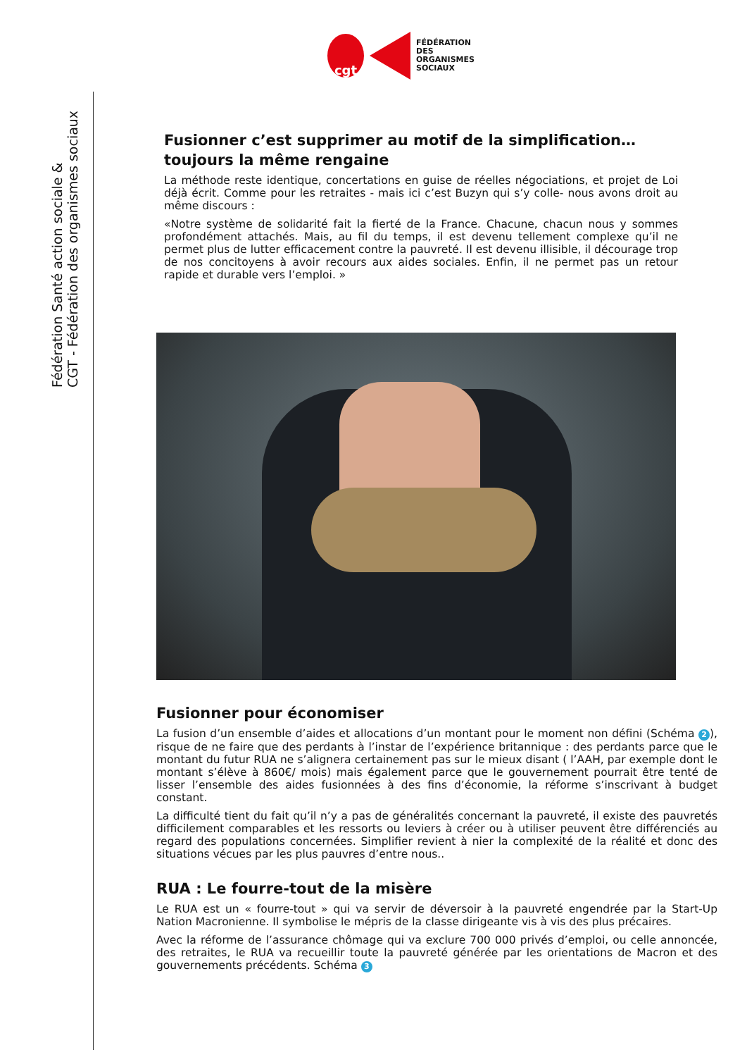cgt
FÉDÉRATION
DES
ORGANISMES
SOCIAUX
Fédération Santé action sociale &
CGT - Fédération des organismes sociaux
Fusionner c’est supprimer au motif de la simplification… toujours la même rengaine
La méthode reste identique, concertations en guise de réelles négociations, et projet de Loi déjà écrit. Comme pour les retraites - mais ici c’est Buzyn qui s’y colle- nous avons droit au même discours :
«Notre système de solidarité fait la fierté de la France. Chacune, chacun nous y sommes profondément attachés. Mais, au fil du temps, il est devenu tellement complexe qu’il ne permet plus de lutter efficacement contre la pauvreté. Il est devenu illisible, il décourage trop de nos concitoyens à avoir recours aux aides sociales. Enfin, il ne permet pas un retour rapide et durable vers l’emploi. »
Fusionner pour économiser
La fusion d’un ensemble d’aides et allocations d’un montant pour le moment non défini (Schéma 2), risque de ne faire que des perdants à l’instar de l’expérience britannique : des perdants parce que le montant du futur RUA ne s’alignera certainement pas sur le mieux disant ( l’AAH, par exemple dont le montant s’élève à 860€/ mois) mais également parce que le gouvernement pourrait être tenté de lisser l’ensemble des aides fusionnées à des fins d’économie, la réforme s’inscrivant à budget constant.
La difficulté tient du fait qu’il n’y a pas de généralités concernant la pauvreté, il existe des pauvretés difficilement comparables et les ressorts ou leviers à créer ou à utiliser peuvent être différenciés au regard des populations concernées. Simplifier revient à nier la complexité de la réalité et donc des situations vécues par les plus pauvres d’entre nous..
RUA : Le fourre-tout de la misère
Le RUA est un « fourre-tout » qui va servir de déversoir à la pauvreté engendrée par la Start-Up Nation Macronienne. Il symbolise le mépris de la classe dirigeante vis à vis des plus précaires.
Avec la réforme de l’assurance chômage qui va exclure 700 000 privés d’emploi, ou celle annoncée, des retraites, le RUA va recueillir toute la pauvreté générée par les orientations de Macron et des gouvernements précédents. Schéma 3